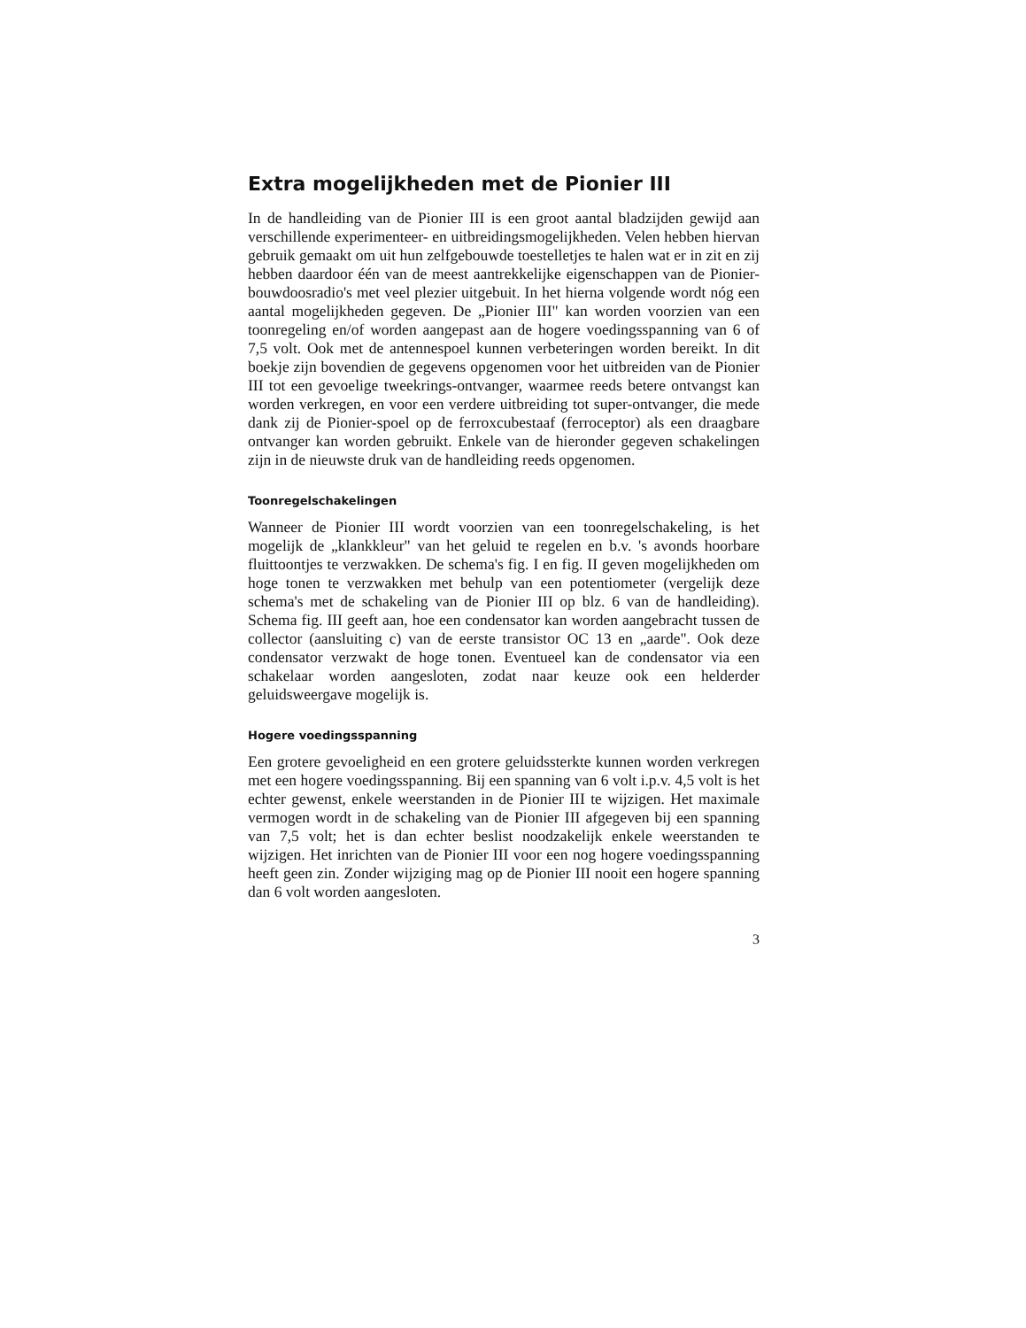Extra mogelijkheden met de Pionier III
In de handleiding van de Pionier III is een groot aantal bladzijden gewijd aan verschillende experimenteer- en uitbreidingsmogelijkheden. Velen hebben hiervan gebruik gemaakt om uit hun zelfgebouwde toestelletjes te halen wat er in zit en zij hebben daardoor één van de meest aantrekkelijke eigenschappen van de Pionier-bouwdoosradio's met veel plezier uitgebuit. In het hierna volgende wordt nóg een aantal mogelijkheden gegeven. De „Pionier III" kan worden voorzien van een toonregeling en/of worden aangepast aan de hogere voedingsspanning van 6 of 7,5 volt. Ook met de antennespoel kunnen verbeteringen worden bereikt. In dit boekje zijn bovendien de gegevens opgenomen voor het uitbreiden van de Pionier III tot een gevoelige tweekrings-ontvanger, waarmee reeds betere ontvangst kan worden verkregen, en voor een verdere uitbreiding tot super-ontvanger, die mede dank zij de Pionier-spoel op de ferroxcubestaaf (ferroceptor) als een draagbare ontvanger kan worden gebruikt. Enkele van de hieronder gegeven schakelingen zijn in de nieuwste druk van de handleiding reeds opgenomen.
Toonregelschakelingen
Wanneer de Pionier III wordt voorzien van een toonregelschakeling, is het mogelijk de „klankkleur" van het geluid te regelen en b.v. 's avonds hoorbare fluittoontjes te verzwakken. De schema's fig. I en fig. II geven mogelijkheden om hoge tonen te verzwakken met behulp van een potentiometer (vergelijk deze schema's met de schakeling van de Pionier III op blz. 6 van de handleiding). Schema fig. III geeft aan, hoe een condensator kan worden aangebracht tussen de collector (aansluiting c) van de eerste transistor OC 13 en „aarde". Ook deze condensator verzwakt de hoge tonen. Eventueel kan de condensator via een schakelaar worden aangesloten, zodat naar keuze ook een helderder geluidsweergave mogelijk is.
Hogere voedingsspanning
Een grotere gevoeligheid en een grotere geluidssterkte kunnen worden verkregen met een hogere voedingsspanning. Bij een spanning van 6 volt i.p.v. 4,5 volt is het echter gewenst, enkele weerstanden in de Pionier III te wijzigen. Het maximale vermogen wordt in de schakeling van de Pionier III afgegeven bij een spanning van 7,5 volt; het is dan echter beslist noodzakelijk enkele weerstanden te wijzigen. Het inrichten van de Pionier III voor een nog hogere voedingsspanning heeft geen zin. Zonder wijziging mag op de Pionier III nooit een hogere spanning dan 6 volt worden aangesloten.
3